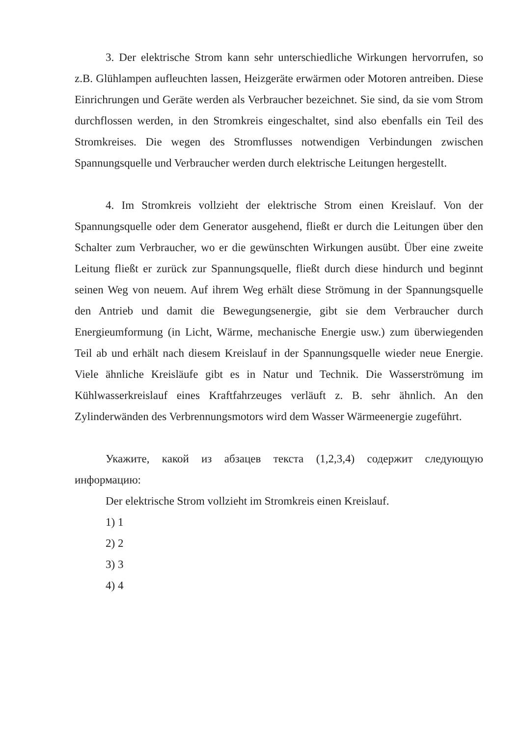3. Der elektrische Strom kann sehr unterschiedliche Wirkungen hervorrufen, so z.B. Glühlampen aufleuchten lassen, Heizgeräte erwärmen oder Motoren antreiben. Diese Einrichrungen und Geräte werden als Verbraucher bezeichnet. Sie sind, da sie vom Strom durchflossen werden, in den Stromkreis eingeschaltet, sind also ebenfalls ein Teil des Stromkreises. Die wegen des Stromflusses notwendigen Verbindungen zwischen Spannungsquelle und Verbraucher werden durch elektrische Leitungen hergestellt.
4. Im Stromkreis vollzieht der elektrische Strom einen Kreislauf. Von der Spannungsquelle oder dem Generator ausgehend, fließt er durch die Leitungen über den Schalter zum Verbraucher, wo er die gewünschten Wirkungen ausübt. Über eine zweite Leitung fließt er zurück zur Spannungsquelle, fließt durch diese hindurch und beginnt seinen Weg von neuem. Auf ihrem Weg erhält diese Strömung in der Spannungsquelle den Antrieb und damit die Bewegungsenergie, gibt sie dem Verbraucher durch Energieumformung (in Licht, Wärme, mechanische Energie usw.) zum überwiegenden Teil ab und erhält nach diesem Kreislauf in der Spannungsquelle wieder neue Energie. Viele ähnliche Kreisläufe gibt es in Natur und Technik. Die Wasserströmung im Kühlwasserkreislauf eines Kraftfahrzeuges verläuft z. B. sehr ähnlich. An den Zylinderwänden des Verbrennungsmotors wird dem Wasser Wärmeenergie zugeführt.
Укажите, какой из абзацев текста (1,2,3,4) содержит следующую информацию:
Der elektrische Strom vollzieht im Stromkreis einen Kreislauf.
1) 1
2) 2
3) 3
4) 4